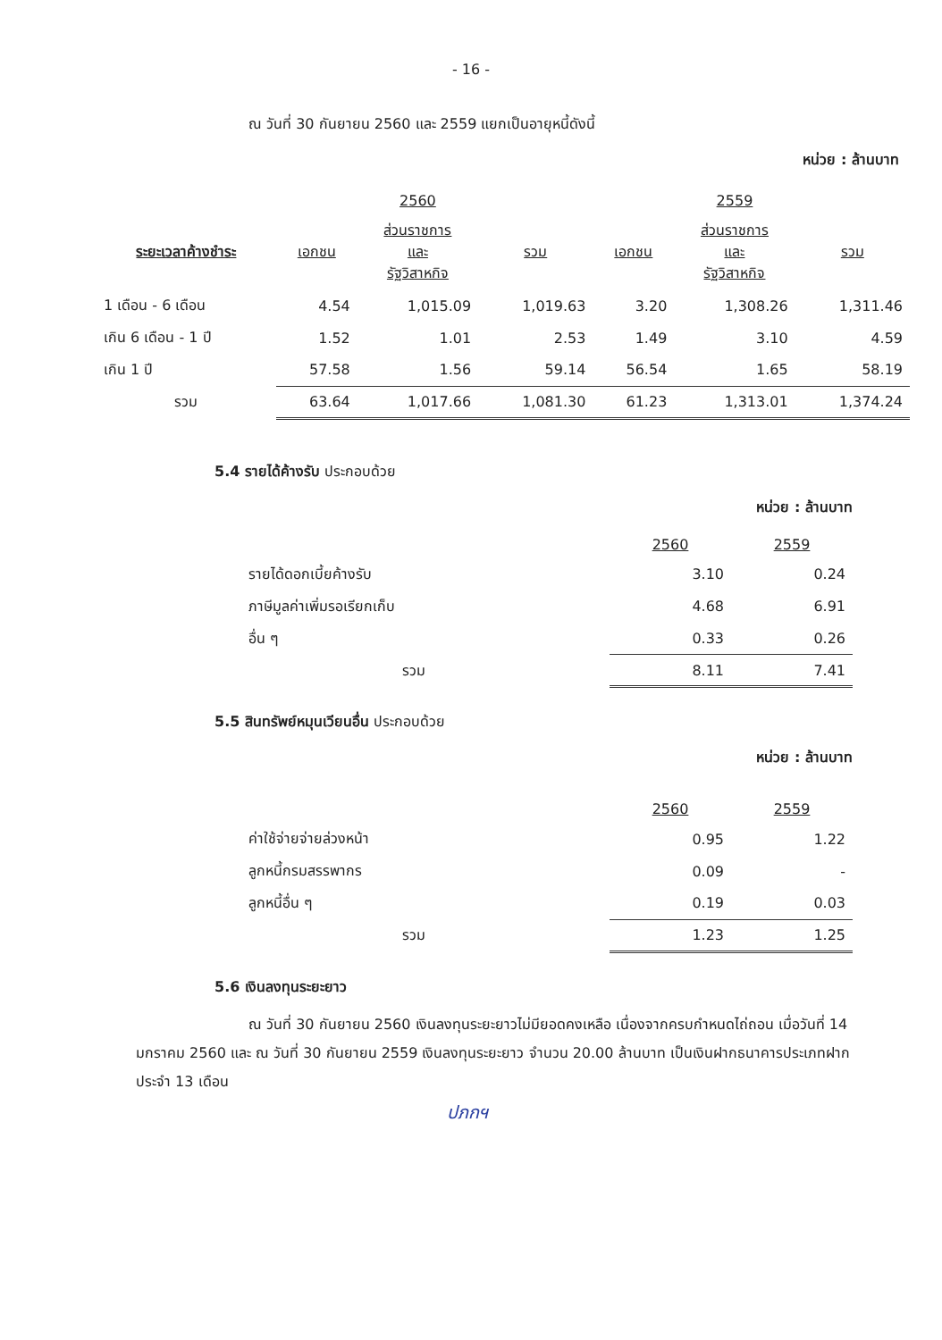- 16 -
ณ วันที่ 30 กันยายน 2560 และ 2559 แยกเป็นอายุหนี้ดังนี้
หน่วย : ล้านบาท
| | | 2560 | | | 2559 | |
| --- | --- | --- | --- | --- | --- | --- |
| ระยะเวลาค้างชำระ | เอกชน | ส่วนราชการ และ รัฐวิสาหกิจ | รวม | เอกชน | ส่วนราชการ และ รัฐวิสาหกิจ | รวม |
| 1 เดือน - 6 เดือน | 4.54 | 1,015.09 | 1,019.63 | 3.20 | 1,308.26 | 1,311.46 |
| เกิน 6 เดือน - 1 ปี | 1.52 | 1.01 | 2.53 | 1.49 | 3.10 | 4.59 |
| เกิน 1 ปี | 57.58 | 1.56 | 59.14 | 56.54 | 1.65 | 58.19 |
| รวม | 63.64 | 1,017.66 | 1,081.30 | 61.23 | 1,313.01 | 1,374.24 |
5.4 รายได้ค้างรับ ประกอบด้วย
หน่วย : ล้านบาท
| | 2560 | 2559 |
| --- | --- | --- |
| รายได้ดอกเบี้ยค้างรับ | 3.10 | 0.24 |
| ภาษีมูลค่าเพิ่มรอเรียกเก็บ | 4.68 | 6.91 |
| อื่น ๆ | 0.33 | 0.26 |
| รวม | 8.11 | 7.41 |
5.5 สินทรัพย์หมุนเวียนอื่น ประกอบด้วย
หน่วย : ล้านบาท
| | 2560 | 2559 |
| --- | --- | --- |
| ค่าใช้จ่ายจ่ายล่วงหน้า | 0.95 | 1.22 |
| ลูกหนี้กรมสรรพากร | 0.09 | - |
| ลูกหนี้อื่น ๆ | 0.19 | 0.03 |
| รวม | 1.23 | 1.25 |
5.6 เงินลงทุนระยะยาว
ณ วันที่ 30 กันยายน 2560 เงินลงทุนระยะยาวไม่มียอดคงเหลือ เนื่องจากครบกำหนดไถ่ถอน เมื่อวันที่ 14 มกราคม 2560 และ ณ วันที่ 30 กันยายน 2559 เงินลงทุนระยะยาว จำนวน 20.00 ล้านบาท เป็นเงินฝากธนาคารประเภทฝากประจำ 13 เดือน
ปภกฯ